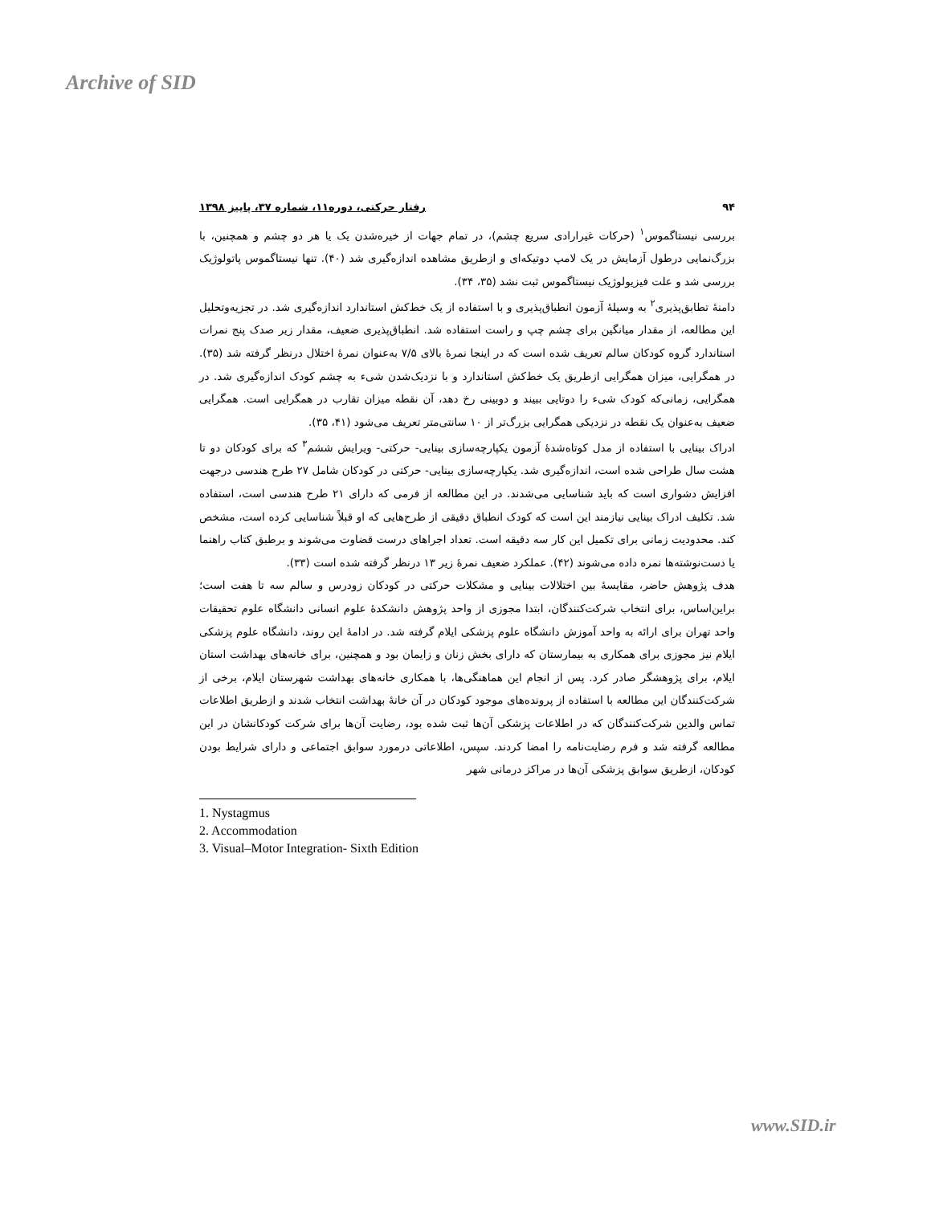Archive of SID
۹۴ رفتار حرکتی، دوره۱۱، شماره ۳۷، پاییز ۱۳۹۸
بررسی نیستاگموس<sup>۱</sup> (حرکات غیرارادی سریع چشم)، در تمام جهات از خیره‌شدن یک یا هر دو چشم و همچنین، با بزرگ‌نمایی درطول آزمایش در یک لامپ دوتیکه‌ای و ازطریق مشاهده اندازه‌گیری شد (۴۰). تنها نیستاگموس پاتولوژیک بررسی شد و علت فیزیولوژیک نیستاگموس ثبت نشد (۳۵، ۳۴).
دامنهٔ تطابق‌پذیری<sup>۲</sup> به وسیلهٔ آزمون انطباق‌پذیری و با استفاده از یک خط‌کش استاندارد اندازه‌گیری شد. در تجزیه‌وتحلیل این مطالعه، از مقدار میانگین برای چشم چپ و راست استفاده شد. انطباق‌پذیری ضعیف، مقدار زیر صدک پنج نمرات استاندارد گروه کودکان سالم تعریف شده است که در اینجا نمرهٔ بالای ۷/۵ به‌عنوان نمرهٔ اختلال درنظر گرفته شد (۳۵). در همگرایی، میزان همگرایی ازطریق یک خط‌کش استاندارد و با نزدیک‌شدن شیء به چشم کودک اندازه‌گیری شد. در همگرایی، زمانی‌که کودک شیء را دوتایی ببیند و دوبینی رخ دهد، آن نقطه میزان تقارب در همگرایی است. همگرایی ضعیف به‌عنوان یک نقطه در نزدیکی همگرایی بزرگ‌تر از ۱۰ سانتی‌متر تعریف می‌شود (۴۱، ۳۵).
ادراک بینایی با استفاده از مدل کوتاه‌شدهٔ آزمون یکپارچه‌سازی بینایی- حرکتی- ویرایش ششم<sup>۳</sup> که برای کودکان دو تا هشت سال طراحی شده است، اندازه‌گیری شد. یکپارچه‌سازی بینایی- حرکتی در کودکان شامل ۲۷ طرح هندسی درجهت افزایش دشواری است که باید شناسایی می‌شدند. در این مطالعه از فرمی که دارای ۲۱ طرح هندسی است، استفاده شد. تکلیف ادراک بینایی نیازمند این است که کودک انطباق دقیقی از طرح‌هایی که او قبلاً شناسایی کرده است، مشخص کند. محدودیت زمانی برای تکمیل این کار سه دقیقه است. تعداد اجراهای درست قضاوت می‌شوند و برطبق کتاب راهنما یا دست‌نوشته‌ها نمره داده می‌شوند (۴۲). عملکرد ضعیف نمرهٔ زیر ۱۳ درنظر گرفته شده است (۳۳).
هدف پژوهش حاضر، مقایسهٔ بین اختلالات بینایی و مشکلات حرکتی در کودکان زودرس و سالم سه تا هفت است؛ براین‌اساس، برای انتخاب شرکت‌کنندگان، ابتدا مجوزی از واحد پژوهش دانشکدهٔ علوم انسانی دانشگاه علوم تحقیقات واحد تهران برای ارائه به واحد آموزش دانشگاه علوم پزشکی ایلام گرفته شد. در ادامهٔ این روند، دانشگاه علوم پزشکی ایلام نیز مجوزی برای همکاری به بیمارستان که دارای بخش زنان و زایمان بود و همچنین، برای خانه‌های بهداشت استان ایلام، برای پژوهشگر صادر کرد. پس از انجام این هماهنگی‌ها، با همکاری خانه‌های بهداشت شهرستان ایلام، برخی از شرکت‌کنندگان این مطالعه با استفاده از پرونده‌های موجود کودکان در آن خانهٔ بهداشت انتخاب شدند و ازطریق اطلاعات تماس والدین شرکت‌کنندگان که در اطلاعات پزشکی آن‌ها ثبت شده بود، رضایت آن‌ها برای شرکت کودکانشان در این مطالعه گرفته شد و فرم رضایت‌نامه را امضا کردند. سپس، اطلاعاتی درمورد سوابق اجتماعی و دارای شرایط بودن کودکان، ازطریق سوابق پزشکی آن‌ها در مراکز درمانی شهر
1. Nystagmus
2. Accommodation
3. Visual–Motor Integration- Sixth Edition
www.SID.ir